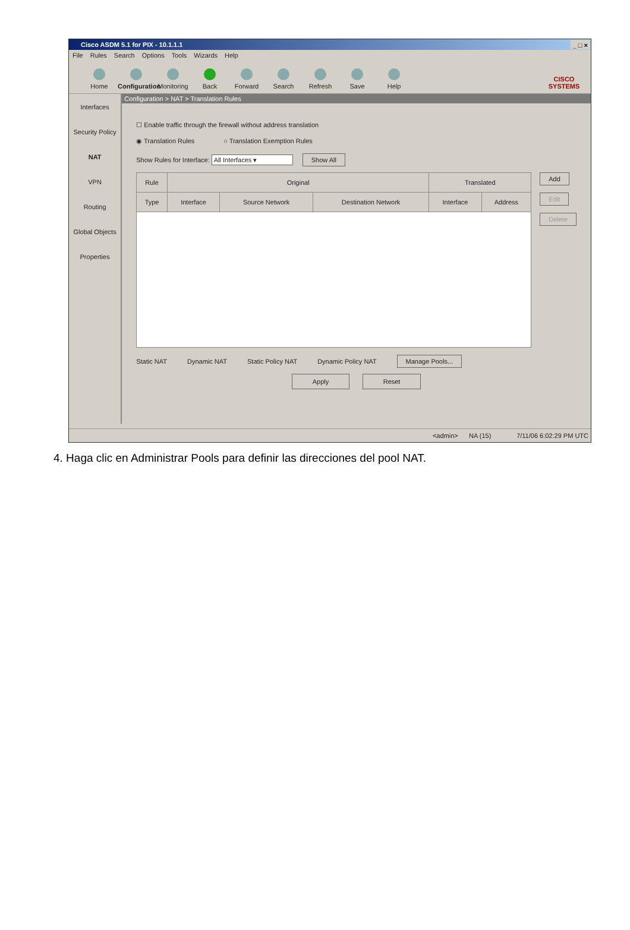Cisco ASDM 5.1 for PIX - 10.1.1.1 _ □ ×
File Rules Search Options Tools Wizards Help
Home
Configuration
Monitoring
Back
Forward
Search
Refresh
Save
Help
CISCO SYSTEMS
Interfaces
Security Policy
NAT
VPN
Routing
Global Objects
Properties
Configuration > NAT > Translation Rules
☐ Enable traffic through the firewall without address translation
◉ Translation Rules ○ Translation Exemption Rules
Show Rules for Interface: All Interfaces ▾ Show All
| Rule | Original | | | Translated | |
| --- | --- | --- | --- | --- | --- |
| Type | Interface | Source Network | Destination Network | Interface | Address |
Add
Edit
Delete
Static NAT Dynamic NAT Static Policy NAT Dynamic Policy NAT Manage Pools...
Apply Reset
<admin> NA (15) 7/11/06 6:02:29 PM UTC
4. Haga clic en Administrar Pools para definir las direcciones del pool NAT.